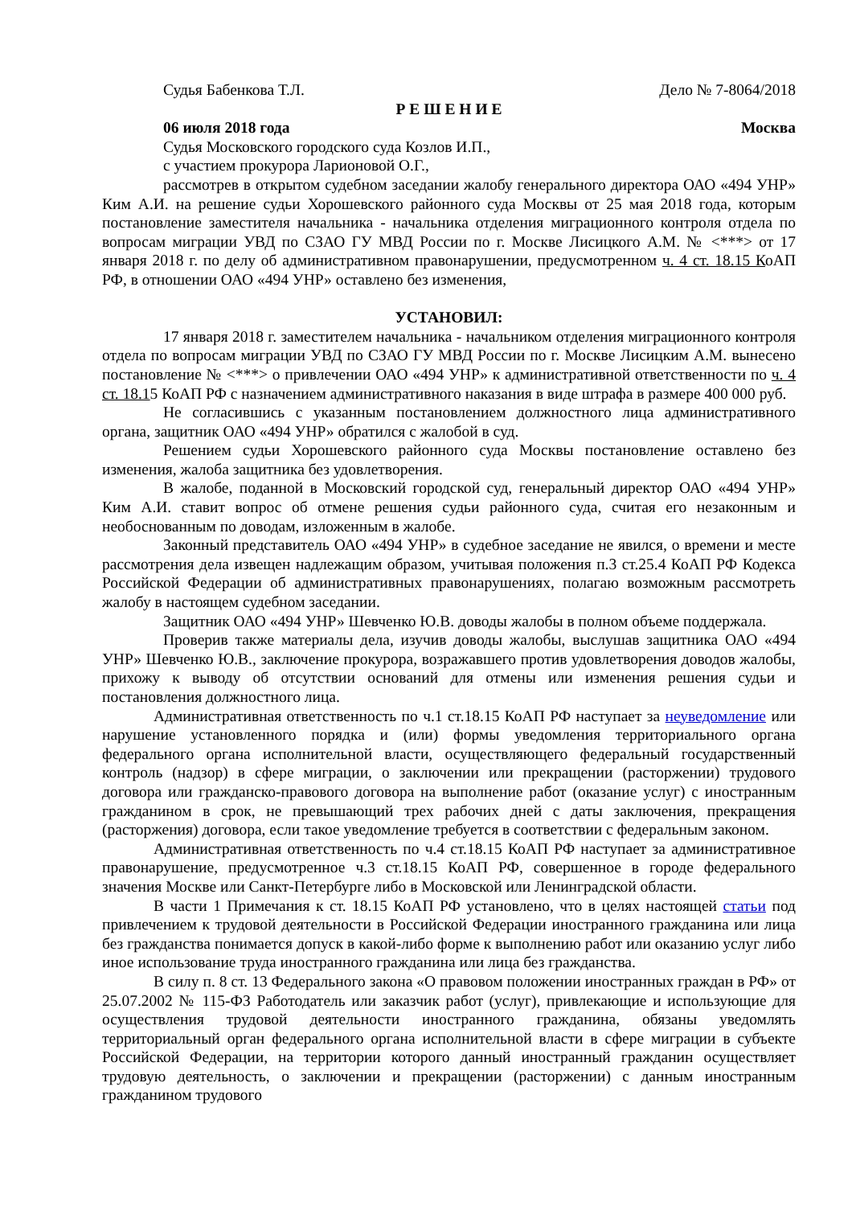Судья Бабенкова Т.Л. Дело № 7-8064/2018
Р Е Ш Е Н И Е
06 июля 2018 года Москва
Судья Московского городского суда Козлов И.П.,
с участием прокурора Ларионовой О.Г.,
рассмотрев в открытом судебном заседании жалобу генерального директора ОАО «494 УНР» Ким А.И. на решение судьи Хорошевского районного суда Москвы от 25 мая 2018 года, которым постановление заместителя начальника - начальника отделения миграционного контроля отдела по вопросам миграции УВД по СЗАО ГУ МВД России по г. Москве Лисицкого А.М. № <***> от 17 января 2018 г. по делу об административном правонарушении, предусмотренном ч. 4 ст. 18.15 КоАП РФ, в отношении ОАО «494 УНР» оставлено без изменения,
УСТАНОВИЛ:
17 января 2018 г. заместителем начальника - начальником отделения миграционного контроля отдела по вопросам миграции УВД по СЗАО ГУ МВД России по г. Москве Лисицким А.М. вынесено постановление № <***> о привлечении ОАО «494 УНР» к административной ответственности по ч. 4 ст. 18.15 КоАП РФ с назначением административного наказания в виде штрафа в размере 400 000 руб.
Не согласившись с указанным постановлением должностного лица административного органа, защитник ОАО «494 УНР» обратился с жалобой в суд.
Решением судьи Хорошевского районного суда Москвы постановление оставлено без изменения, жалоба защитника без удовлетворения.
В жалобе, поданной в Московский городской суд, генеральный директор ОАО «494 УНР» Ким А.И. ставит вопрос об отмене решения судьи районного суда, считая его незаконным и необоснованным по доводам, изложенным в жалобе.
Законный представитель ОАО «494 УНР» в судебное заседание не явился, о времени и месте рассмотрения дела извещен надлежащим образом, учитывая положения п.3 ст.25.4 КоАП РФ Кодекса Российской Федерации об административных правонарушениях, полагаю возможным рассмотреть жалобу в настоящем судебном заседании.
Защитник ОАО «494 УНР» Шевченко Ю.В. доводы жалобы в полном объеме поддержала.
Проверив также материалы дела, изучив доводы жалобы, выслушав защитника ОАО «494 УНР» Шевченко Ю.В., заключение прокурора, возражавшего против удовлетворения доводов жалобы, прихожу к выводу об отсутствии оснований для отмены или изменения решения судьи и постановления должностного лица.
Административная ответственность по ч.1 ст.18.15 КоАП РФ наступает за неуведомление или нарушение установленного порядка и (или) формы уведомления территориального органа федерального органа исполнительной власти, осуществляющего федеральный государственный контроль (надзор) в сфере миграции, о заключении или прекращении (расторжении) трудового договора или гражданско-правового договора на выполнение работ (оказание услуг) с иностранным гражданином в срок, не превышающий трех рабочих дней с даты заключения, прекращения (расторжения) договора, если такое уведомление требуется в соответствии с федеральным законом.
Административная ответственность по ч.4 ст.18.15 КоАП РФ наступает за административное правонарушение, предусмотренное ч.3 ст.18.15 КоАП РФ, совершенное в городе федерального значения Москве или Санкт-Петербурге либо в Московской или Ленинградской области.
В части 1 Примечания к ст. 18.15 КоАП РФ установлено, что в целях настоящей статьи под привлечением к трудовой деятельности в Российской Федерации иностранного гражданина или лица без гражданства понимается допуск в какой-либо форме к выполнению работ или оказанию услуг либо иное использование труда иностранного гражданина или лица без гражданства.
В силу п. 8 ст. 13 Федерального закона «О правовом положении иностранных граждан в РФ» от 25.07.2002 № 115-ФЗ Работодатель или заказчик работ (услуг), привлекающие и использующие для осуществления трудовой деятельности иностранного гражданина, обязаны уведомлять территориальный орган федерального органа исполнительной власти в сфере миграции в субъекте Российской Федерации, на территории которого данный иностранный гражданин осуществляет трудовую деятельность, о заключении и прекращении (расторжении) с данным иностранным гражданином трудового